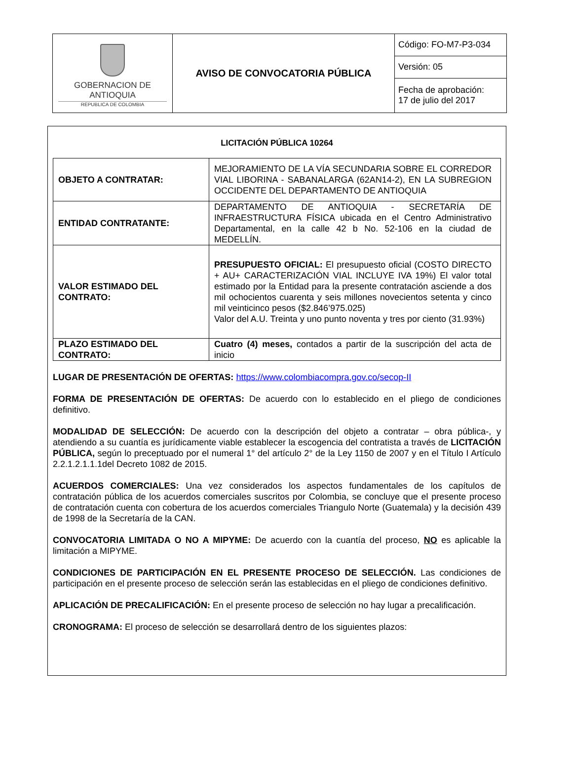| GOBERNACION DE ANTIOQUIA REPUBLICA DE COLOMBIA | AVISO DE CONVOCATORIA PÚBLICA | Código: FO-M7-P3-034 |
| | | Versión: 05 |
| | | Fecha de aprobación: 17 de julio del 2017 |
LICITACIÓN PÚBLICA 10264
| OBJETO A CONTRATAR: | MEJORAMIENTO DE LA VÍA SECUNDARIA SOBRE EL CORREDOR VIAL LIBORINA - SABANALARGA (62AN14-2), EN LA SUBREGION OCCIDENTE DEL DEPARTAMENTO DE ANTIOQUIA |
| ENTIDAD CONTRATANTE: | DEPARTAMENTO DE ANTIOQUIA - SECRETARÍA DE INFRAESTRUCTURA FÍSICA ubicada en el Centro Administrativo Departamental, en la calle 42 b No. 52-106 en la ciudad de MEDELLÍN. |
| VALOR ESTIMADO DEL CONTRATO: | PRESUPUESTO OFICIAL: El presupuesto oficial (COSTO DIRECTO + AU+ CARACTERIZACIÓN VIAL INCLUYE IVA 19%) El valor total estimado por la Entidad para la presente contratación asciende a dos mil ochocientos cuarenta y seis millones novecientos setenta y cinco mil veinticinco pesos ($2.846’975.025) Valor del A.U. Treinta y uno punto noventa y tres por ciento (31.93%) |
| PLAZO ESTIMADO DEL CONTRATO: | Cuatro (4) meses, contados a partir de la suscripción del acta de inicio |
LUGAR DE PRESENTACIÓN DE OFERTAS: https://www.colombiacompra.gov.co/secop-II
FORMA DE PRESENTACIÓN DE OFERTAS: De acuerdo con lo establecido en el pliego de condiciones definitivo.
MODALIDAD DE SELECCIÓN: De acuerdo con la descripción del objeto a contratar – obra pública-, y atendiendo a su cuantía es jurídicamente viable establecer la escogencia del contratista a través de LICITACIÓN PÚBLICA, según lo preceptuado por el numeral 1° del artículo 2° de la Ley 1150 de 2007 y en el Título I Artículo 2.2.1.2.1.1.1del Decreto 1082 de 2015.
ACUERDOS COMERCIALES: Una vez considerados los aspectos fundamentales de los capítulos de contratación pública de los acuerdos comerciales suscritos por Colombia, se concluye que el presente proceso de contratación cuenta con cobertura de los acuerdos comerciales Triangulo Norte (Guatemala) y la decisión 439 de 1998 de la Secretaría de la CAN.
CONVOCATORIA LIMITADA O NO A MIPYME: De acuerdo con la cuantía del proceso, NO es aplicable la limitación a MIPYME.
CONDICIONES DE PARTICIPACIÓN EN EL PRESENTE PROCESO DE SELECCIÓN. Las condiciones de participación en el presente proceso de selección serán las establecidas en el pliego de condiciones definitivo.
APLICACIÓN DE PRECALIFICACIÓN: En el presente proceso de selección no hay lugar a precalificación.
CRONOGRAMA: El proceso de selección se desarrollará dentro de los siguientes plazos: